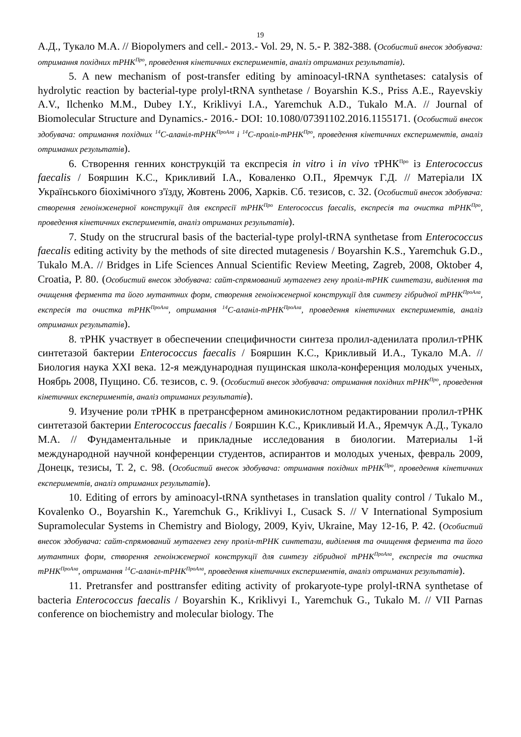19
А.Д., Тукало М.А. // Biopolymers and cell.- 2013.- Vol. 29, N. 5.- P. 382-388. (Особистий внесок здобувача: отримання похідних тРНК<sup>Про</sup>, проведення кінетичних експериментів, аналіз отриманих результатів).
5. A new mechanism of post-transfer editing by aminoacyl-tRNA synthetases: catalysis of hydrolytic reaction by bacterial-type prolyl-tRNA synthetase / Boyarshin K.S., Priss A.E., Rayevskiy A.V., Ilchenko M.M., Dubey I.Y., Kriklivyi I.A., Yaremchuk A.D., Tukalo M.A. // Journal of Biomolecular Structure and Dynamics.- 2016.- DOI: 10.1080/07391102.2016.1155171. (Особистий внесок здобувача: отримання похідних <sup>14</sup>C-аланіл-тРНК<sup>ПроАла</sup> і <sup>14</sup>C-проліл-тРНК<sup>Про</sup>, проведення кінетичних експериментів, аналіз отриманих результатів).
6. Створення генних конструкцій та експресія in vitro і in vivo тРНК<sup>Про</sup> із Enterococcus faecalis / Бояршин К.С., Крикливий І.А., Коваленко О.П., Яремчук Г.Д. // Матеріали ІХ Українського біохімічного з'їзду, Жовтень 2006, Харків. Сб. тезисов, с. 32. (Особистий внесок здобувача: створення геноінженерної конструкції для експресії тРНК<sup>Про</sup> Enterococcus faecalis, експресія та очистка тРНК<sup>Про</sup>, проведення кінетичних експериментів, аналіз отриманих результатів).
7. Study on the strucrural basis of the bacterial-type prolyl-tRNA synthetase from Enterococcus faecalis editing activity by the methods of site directed mutagenesis / Boyarshin K.S., Yaremchuk G.D., Tukalo M.A. // Bridges in Life Sciences Annual Scientific Review Meeting, Zagreb, 2008, Oktober 4, Croatia, P. 80. (Особистий внесок здобувача: сайт-спрямований мутагенез гену проліл-тРНК синтетази, виділення та очищення фермента та його мутантних форм, створення геноінженерної конструкції для синтезу гібридної тРНК<sup>ПроАла</sup>, експресія та очистка тРНК<sup>ПроАла</sup>, отримання <sup>14</sup>C-аланіл-тРНК<sup>ПроАла</sup>, проведення кінетичних експериментів, аналіз отриманих результатів).
8. тРНК участвует в обеспечении специфичности синтеза пролил-аденилата пролил-тРНК синтетазой бактерии Enterococcus faecalis / Бояршин К.С., Крикливый И.А., Тукало М.А. // Биология наука XXI века. 12-я международная пущинская школа-конференция молодых ученых, Ноябрь 2008, Пущино. Сб. тезисов, с. 9. (Особистий внесок здобувача: отримання похідних тРНК<sup>Про</sup>, проведення кінетичних експериментів, аналіз отриманих результатів).
9. Изучение роли тРНК в претрансферном аминокислотном редактировании пролил-тРНК синтетазой бактерии Enterococcus faecalis / Бояршин К.С., Крикливый И.А., Яремчук А.Д., Тукало М.А. // Фундаментальные и прикладные исследования в биологии. Материалы 1-й международной научной конференции студентов, аспирантов и молодых ученых, февраль 2009, Донецк, тезисы, Т. 2, с. 98. (Особистий внесок здобувача: отримання похідних тРНК<sup>Про</sup>, проведення кінетичних експериментів, аналіз отриманих результатів).
10. Editing of errors by aminoacyl-tRNA synthetases in translation quality control / Tukalo M., Kovalenko O., Boyarshin K., Yaremchuk G., Kriklivyi I., Cusack S. // V International Symposium Supramolecular Systems in Chemistry and Biology, 2009, Kyiv, Ukraine, May 12-16, P. 42. (Особистий внесок здобувача: сайт-спрямований мутагенез гену проліл-тРНК синтетази, виділення та очищення фермента та його мутантних форм, створення геноінженерної конструкції для синтезу гібридної тРНК<sup>ПроАла</sup>, експресія та очистка тРНК<sup>ПроАла</sup>, отримання <sup>14</sup>C-аланіл-тРНК<sup>ПроАла</sup>, проведення кінетичних експериментів, аналіз отриманих результатів).
11. Pretransfer and posttransfer editing activity of prokaryote-type prolyl-tRNA synthetase of bacteria Enterococcus faecalis / Boyarshin K., Kriklivyi I., Yaremchuk G., Tukalo M. // VII Parnas conference on biochemistry and molecular biology. The